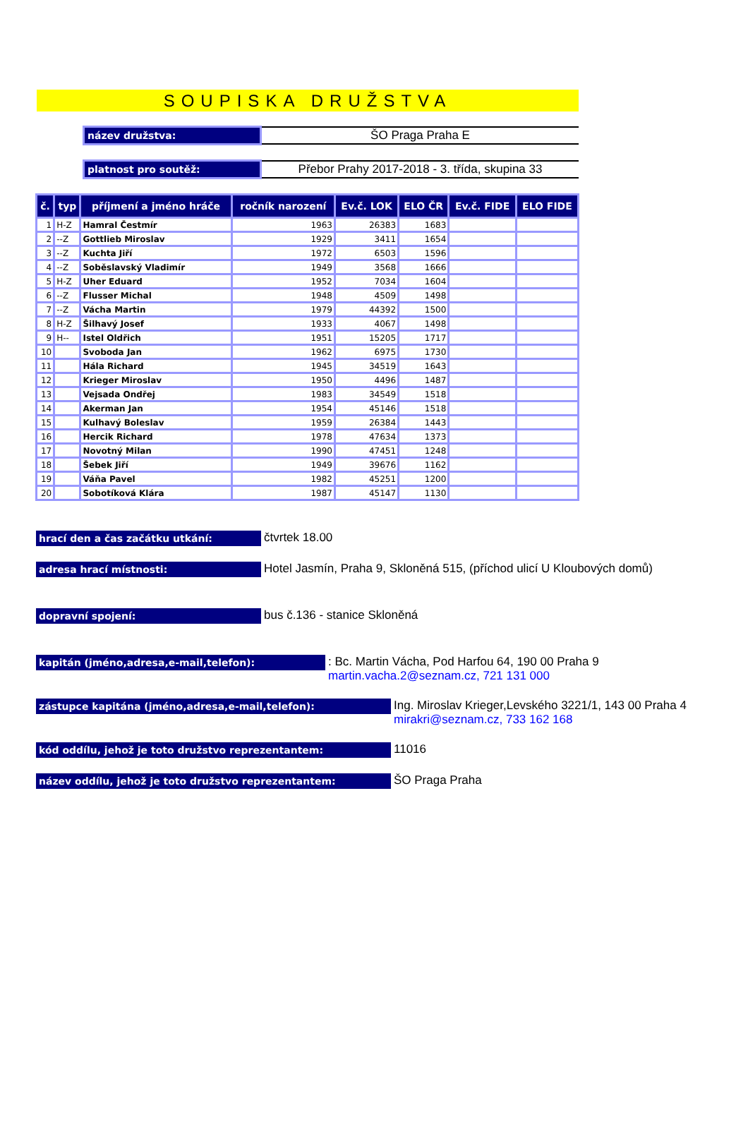SOUPISKA DRUŽSTVA
název družstva:
ŠO Praga Praha E
platnost pro soutěž:
Přebor Prahy 2017-2018 - 3. třída, skupina 33
| č. | typ | příjmení a jméno hráče | ročník narození | Ev.č. LOK | ELO ČR | Ev.č. FIDE | ELO FIDE |
| --- | --- | --- | --- | --- | --- | --- | --- |
| 1 | H-Z | Hamral Čestmír | 1963 | 26383 | 1683 | | |
| 2 | --Z | Gottlieb Miroslav | 1929 | 3411 | 1654 | | |
| 3 | --Z | Kuchta Jiří | 1972 | 6503 | 1596 | | |
| 4 | --Z | Soběslavský Vladimír | 1949 | 3568 | 1666 | | |
| 5 | H-Z | Uher Eduard | 1952 | 7034 | 1604 | | |
| 6 | --Z | Flusser Michal | 1948 | 4509 | 1498 | | |
| 7 | --Z | Vácha Martin | 1979 | 44392 | 1500 | | |
| 8 | H-Z | Šilhavý Josef | 1933 | 4067 | 1498 | | |
| 9 | H-- | Istel Oldřich | 1951 | 15205 | 1717 | | |
| 10 | | Svoboda Jan | 1962 | 6975 | 1730 | | |
| 11 | | Hála Richard | 1945 | 34519 | 1643 | | |
| 12 | | Krieger Miroslav | 1950 | 4496 | 1487 | | |
| 13 | | Vejsada Ondřej | 1983 | 34549 | 1518 | | |
| 14 | | Akerman Jan | 1954 | 45146 | 1518 | | |
| 15 | | Kulhavý Boleslav | 1959 | 26384 | 1443 | | |
| 16 | | Hercik Richard | 1978 | 47634 | 1373 | | |
| 17 | | Novotný Milan | 1990 | 47451 | 1248 | | |
| 18 | | Šebek Jiří | 1949 | 39676 | 1162 | | |
| 19 | | Váňa Pavel | 1982 | 45251 | 1200 | | |
| 20 | | Sobotíková Klára | 1987 | 45147 | 1130 | | |
hrací den a čas začátku utkání:
čtvrtek 18.00
adresa hrací místnosti:
Hotel Jasmín, Praha 9, Skloněná 515, (příchod ulicí U Kloubových domů)
dopravní spojení:
bus č.136 - stanice Skloněná
kapitán (jméno,adresa,e-mail,telefon):
: Bc. Martin Vácha, Pod Harfou 64, 190 00 Praha 9
martin.vacha.2@seznam.cz, 721 131 000
zástupce kapitána (jméno,adresa,e-mail,telefon):
Ing. Miroslav Krieger,Levského 3221/1, 143 00 Praha 4
mirakri@seznam.cz, 733 162 168
kód oddílu, jehož je toto družstvo reprezentantem:
11016
název oddílu, jehož je toto družstvo reprezentantem:
ŠO Praga Praha